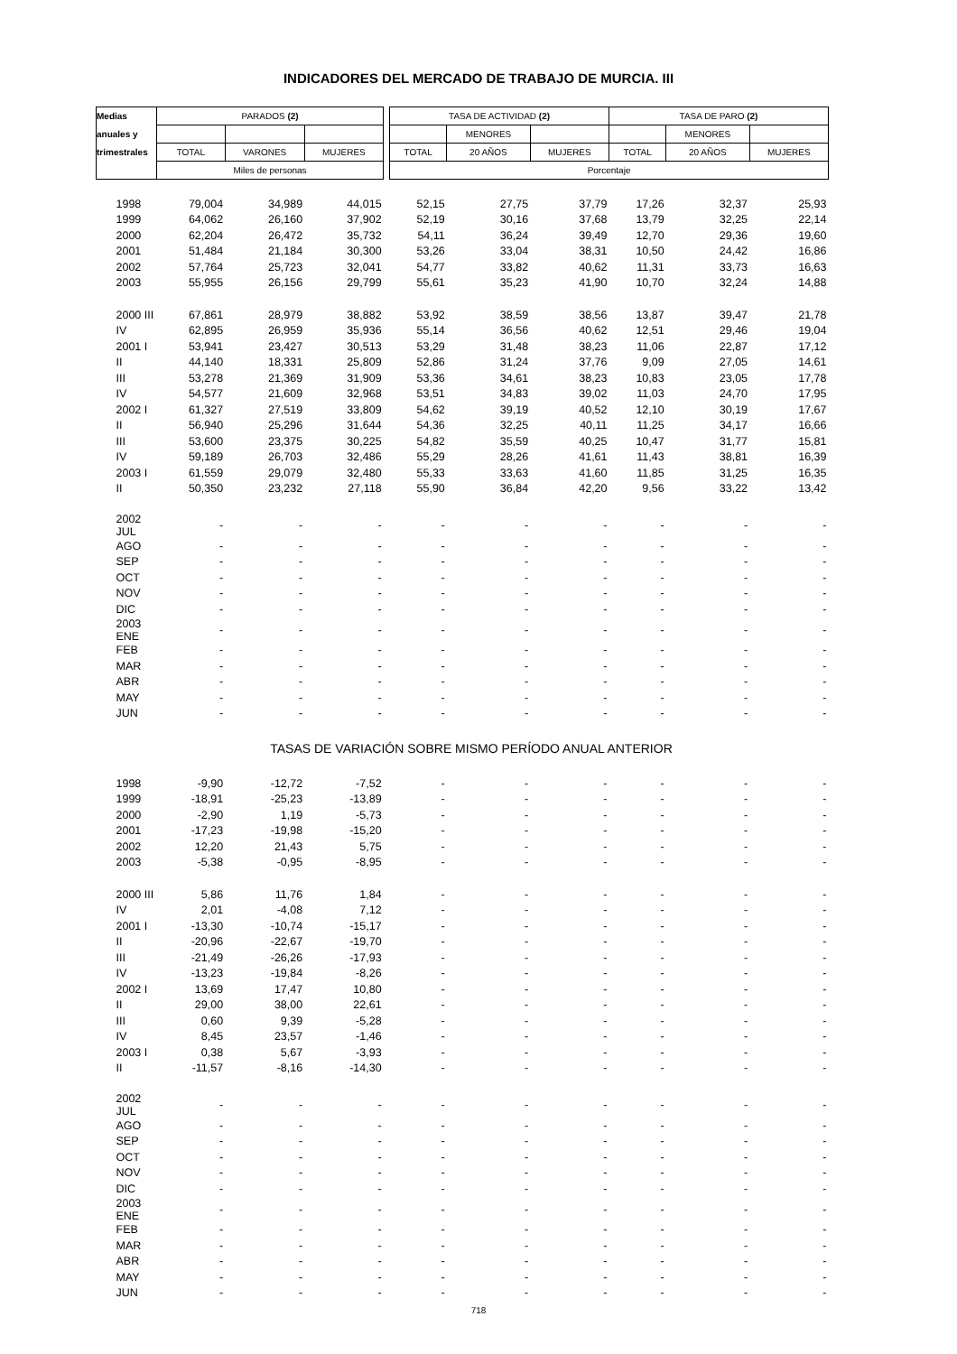INDICADORES DEL MERCADO DE TRABAJO DE MURCIA. III
| Medias | PARADOS (2) | | | | TASA DE ACTIVIDAD (2) | | | TASA DE PARO (2) | | |
| --- | --- | --- | --- | --- | --- | --- | --- | --- | --- | --- |
| anuales y | | | | | | MENORES | | | MENORES | |
| trimestrales | TOTAL | VARONES | MUJERES | | TOTAL | 20 AÑOS | MUJERES | TOTAL | 20 AÑOS | MUJERES |
| | Miles de personas | | | | Porcentaje | | | | | |
| 1998 | 79,004 | 34,989 | 44,015 | | 52,15 | 27,75 | 37,79 | 17,26 | 32,37 | 25,93 |
| 1999 | 64,062 | 26,160 | 37,902 | | 52,19 | 30,16 | 37,68 | 13,79 | 32,25 | 22,14 |
| 2000 | 62,204 | 26,472 | 35,732 | | 54,11 | 36,24 | 39,49 | 12,70 | 29,36 | 19,60 |
| 2001 | 51,484 | 21,184 | 30,300 | | 53,26 | 33,04 | 38,31 | 10,50 | 24,42 | 16,86 |
| 2002 | 57,764 | 25,723 | 32,041 | | 54,77 | 33,82 | 40,62 | 11,31 | 33,73 | 16,63 |
| 2003 | 55,955 | 26,156 | 29,799 | | 55,61 | 35,23 | 41,90 | 10,70 | 32,24 | 14,88 |
| 2000 III | 67,861 | 28,979 | 38,882 | | 53,92 | 38,59 | 38,56 | 13,87 | 39,47 | 21,78 |
| IV | 62,895 | 26,959 | 35,936 | | 55,14 | 36,56 | 40,62 | 12,51 | 29,46 | 19,04 |
| 2001 I | 53,941 | 23,427 | 30,513 | | 53,29 | 31,48 | 38,23 | 11,06 | 22,87 | 17,12 |
| II | 44,140 | 18,331 | 25,809 | | 52,86 | 31,24 | 37,76 | 9,09 | 27,05 | 14,61 |
| III | 53,278 | 21,369 | 31,909 | | 53,36 | 34,61 | 38,23 | 10,83 | 23,05 | 17,78 |
| IV | 54,577 | 21,609 | 32,968 | | 53,51 | 34,83 | 39,02 | 11,03 | 24,70 | 17,95 |
| 2002 I | 61,327 | 27,519 | 33,809 | | 54,62 | 39,19 | 40,52 | 12,10 | 30,19 | 17,67 |
| II | 56,940 | 25,296 | 31,644 | | 54,36 | 32,25 | 40,11 | 11,25 | 34,17 | 16,66 |
| III | 53,600 | 23,375 | 30,225 | | 54,82 | 35,59 | 40,25 | 10,47 | 31,77 | 15,81 |
| IV | 59,189 | 26,703 | 32,486 | | 55,29 | 28,26 | 41,61 | 11,43 | 38,81 | 16,39 |
| 2003 I | 61,559 | 29,079 | 32,480 | | 55,33 | 33,63 | 41,60 | 11,85 | 31,25 | 16,35 |
| II | 50,350 | 23,232 | 27,118 | | 55,90 | 36,84 | 42,20 | 9,56 | 33,22 | 13,42 |
| 2002 JUL | - | - | - | | - | - | - | - | - | - |
| AGO | - | - | - | | - | - | - | - | - | - |
| SEP | - | - | - | | - | - | - | - | - | - |
| OCT | - | - | - | | - | - | - | - | - | - |
| NOV | - | - | - | | - | - | - | - | - | - |
| DIC | - | - | - | | - | - | - | - | - | - |
| 2003 ENE | - | - | - | | - | - | - | - | - | - |
| FEB | - | - | - | | - | - | - | - | - | - |
| MAR | - | - | - | | - | - | - | - | - | - |
| ABR | - | - | - | | - | - | - | - | - | - |
| MAY | - | - | - | | - | - | - | - | - | - |
| JUN | - | - | - | | - | - | - | - | - | - |
| TASAS DE VARIACIÓN SOBRE MISMO PERÍODO ANUAL ANTERIOR | | | | | | | | | | |
| 1998 | -9,90 | -12,72 | -7,52 | | - | - | - | - | - | - |
| 1999 | -18,91 | -25,23 | -13,89 | | - | - | - | - | - | - |
| 2000 | -2,90 | 1,19 | -5,73 | | - | - | - | - | - | - |
| 2001 | -17,23 | -19,98 | -15,20 | | - | - | - | - | - | - |
| 2002 | 12,20 | 21,43 | 5,75 | | - | - | - | - | - | - |
| 2003 | -5,38 | -0,95 | -8,95 | | - | - | - | - | - | - |
| 2000 III | 5,86 | 11,76 | 1,84 | | - | - | - | - | - | - |
| IV | 2,01 | -4,08 | 7,12 | | - | - | - | - | - | - |
| 2001 I | -13,30 | -10,74 | -15,17 | | - | - | - | - | - | - |
| II | -20,96 | -22,67 | -19,70 | | - | - | - | - | - | - |
| III | -21,49 | -26,26 | -17,93 | | - | - | - | - | - | - |
| IV | -13,23 | -19,84 | -8,26 | | - | - | - | - | - | - |
| 2002 I | 13,69 | 17,47 | 10,80 | | - | - | - | - | - | - |
| II | 29,00 | 38,00 | 22,61 | | - | - | - | - | - | - |
| III | 0,60 | 9,39 | -5,28 | | - | - | - | - | - | - |
| IV | 8,45 | 23,57 | -1,46 | | - | - | - | - | - | - |
| 2003 I | 0,38 | 5,67 | -3,93 | | - | - | - | - | - | - |
| II | -11,57 | -8,16 | -14,30 | | - | - | - | - | - | - |
| 2002 JUL | - | - | - | | - | - | - | - | - | - |
| AGO | - | - | - | | - | - | - | - | - | - |
| SEP | - | - | - | | - | - | - | - | - | - |
| OCT | - | - | - | | - | - | - | - | - | - |
| NOV | - | - | - | | - | - | - | - | - | - |
| DIC | - | - | - | | - | - | - | - | - | - |
| 2003 ENE | - | - | - | | - | - | - | - | - | - |
| FEB | - | - | - | | - | - | - | - | - | - |
| MAR | - | - | - | | - | - | - | - | - | - |
| ABR | - | - | - | | - | - | - | - | - | - |
| MAY | - | - | - | | - | - | - | - | - | - |
| JUN | - | - | - | | - | - | - | - | - | - |
718